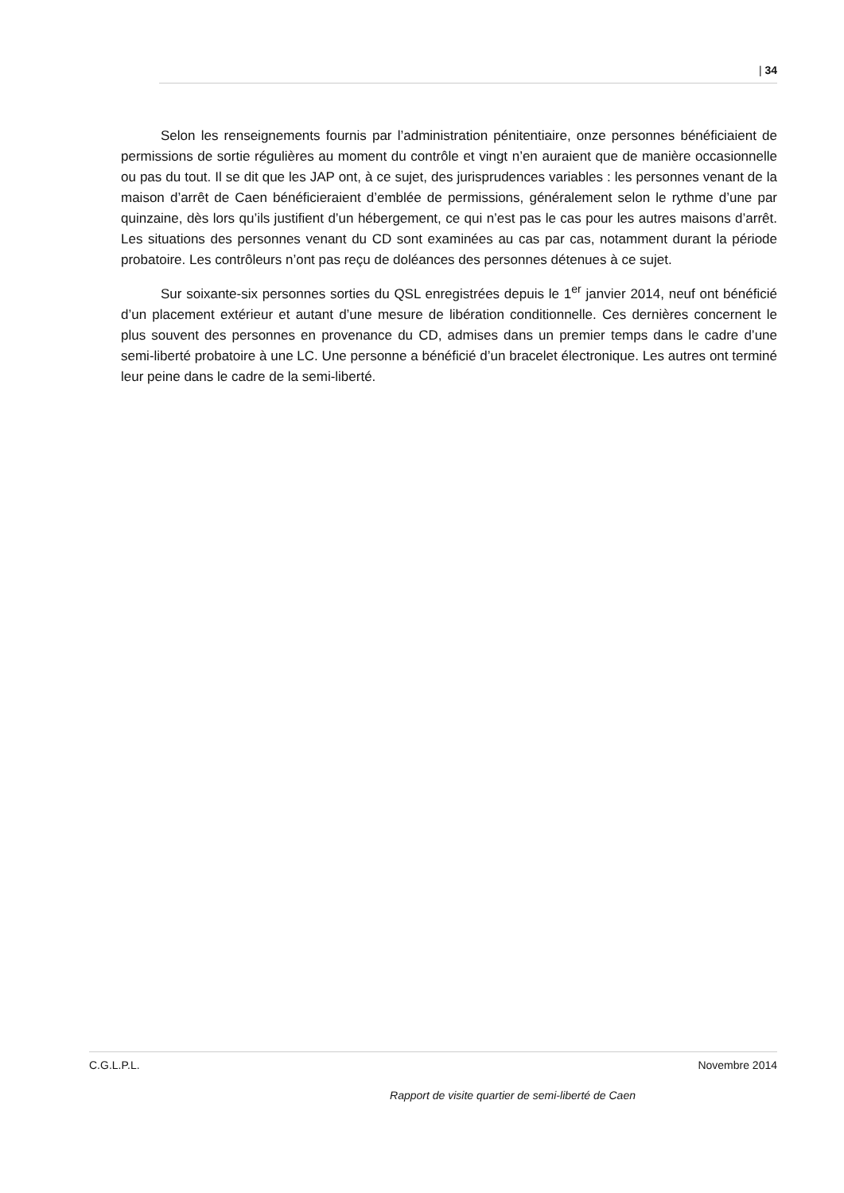| 34
Selon les renseignements fournis par l’administration pénitentiaire, onze personnes bénéficiaient de permissions de sortie régulières au moment du contrôle et vingt n’en auraient que de manière occasionnelle ou pas du tout. Il se dit que les JAP ont, à ce sujet, des jurisprudences variables : les personnes venant de la maison d’arrêt de Caen bénéficieraient d’emblée de permissions, généralement selon le rythme d’une par quinzaine, dès lors qu’ils justifient d’un hébergement, ce qui n’est pas le cas pour les autres maisons d’arrêt. Les situations des personnes venant du CD sont examinées au cas par cas, notamment durant la période probatoire. Les contrôleurs n’ont pas reçu de doléances des personnes détenues à ce sujet.
Sur soixante-six personnes sorties du QSL enregistrées depuis le 1<sup>er</sup> janvier 2014, neuf ont bénéficié d’un placement extérieur et autant d’une mesure de libération conditionnelle. Ces dernières concernent le plus souvent des personnes en provenance du CD, admises dans un premier temps dans le cadre d’une semi-liberté probatoire à une LC. Une personne a bénéficié d’un bracelet électronique. Les autres ont terminé leur peine dans le cadre de la semi-liberté.
C.G.L.P.L. Novembre 2014
Rapport de visite quartier de semi-liberté de Caen